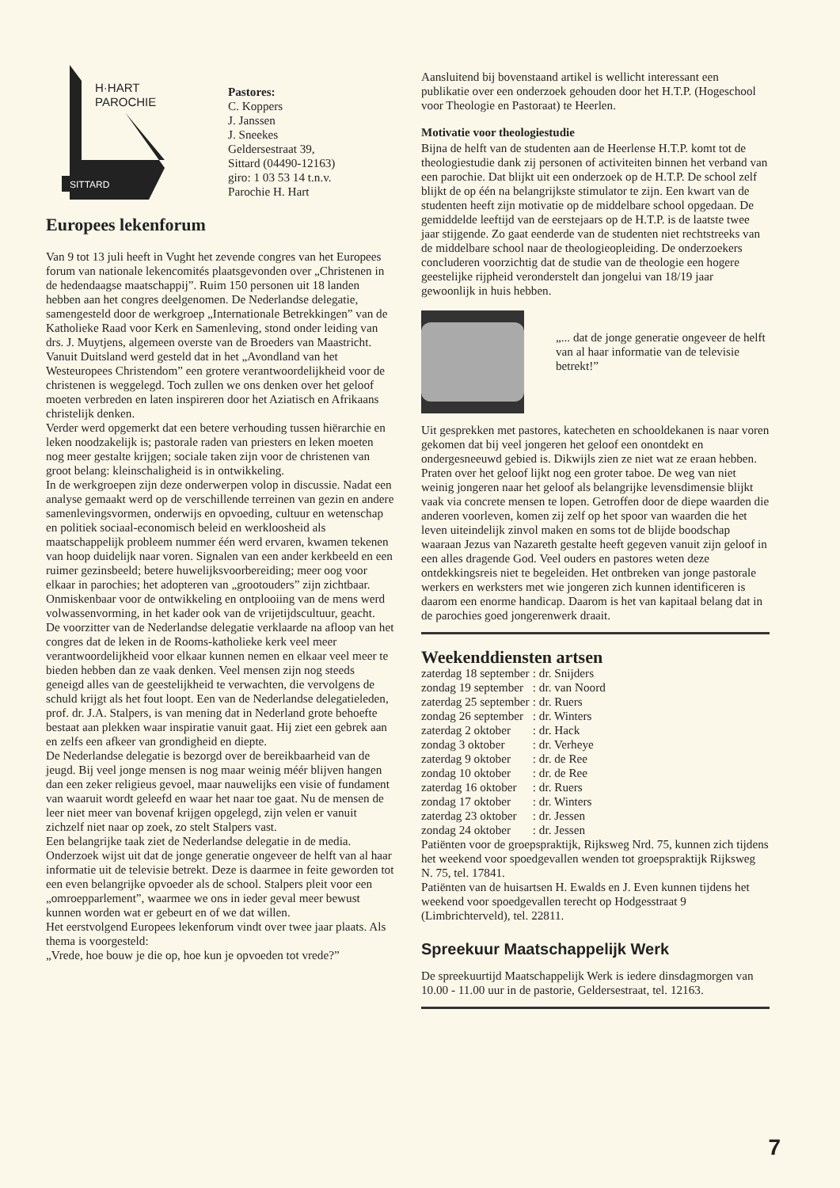H·HART
PAROCHIE
SITTARD
Pastores:
C. Koppers
J. Janssen
J. Sneekes
Geldersestraat 39,
Sittard (04490-12163)
giro: 1 03 53 14 t.n.v.
Parochie H. Hart
Europees lekenforum
Van 9 tot 13 juli heeft in Vught het zevende congres van het Europees forum van nationale lekencomités plaatsgevonden over „Christenen in de hedendaagse maatschappij”. Ruim 150 personen uit 18 landen hebben aan het congres deelgenomen. De Nederlandse delegatie, samengesteld door de werkgroep „Internationale Betrekkingen” van de Katholieke Raad voor Kerk en Samenleving, stond onder leiding van drs. J. Muytjens, algemeen overste van de Broeders van Maastricht.
Vanuit Duitsland werd gesteld dat in het „Avondland van het Westeuropees Christendom” een grotere verantwoordelijkheid voor de christenen is weggelegd. Toch zullen we ons denken over het geloof moeten verbreden en laten inspireren door het Aziatisch en Afrikaans christelijk denken.
Verder werd opgemerkt dat een betere verhouding tussen hiërarchie en leken noodzakelijk is; pastorale raden van priesters en leken moeten nog meer gestalte krijgen; sociale taken zijn voor de christenen van groot belang: kleinschaligheid is in ontwikkeling.
In de werkgroepen zijn deze onderwerpen volop in discussie. Nadat een analyse gemaakt werd op de verschillende terreinen van gezin en andere samenlevingsvormen, onderwijs en opvoeding, cultuur en wetenschap en politiek sociaal-economisch beleid en werkloosheid als maatschappelijk probleem nummer één werd ervaren, kwamen tekenen van hoop duidelijk naar voren. Signalen van een ander kerkbeeld en een ruimer gezinsbeeld; betere huwelijksvoorbereiding; meer oog voor elkaar in parochies; het adopteren van „grootouders” zijn zichtbaar. Onmiskenbaar voor de ontwikkeling en ontplooiing van de mens werd volwassenvorming, in het kader ook van de vrijetijdscultuur, geacht.
De voorzitter van de Nederlandse delegatie verklaarde na afloop van het congres dat de leken in de Rooms-katholieke kerk veel meer verantwoordelijkheid voor elkaar kunnen nemen en elkaar veel meer te bieden hebben dan ze vaak denken. Veel mensen zijn nog steeds geneigd alles van de geestelijkheid te verwachten, die vervolgens de schuld krijgt als het fout loopt. Een van de Nederlandse delegatieleden, prof. dr. J.A. Stalpers, is van mening dat in Nederland grote behoefte bestaat aan plekken waar inspiratie vanuit gaat. Hij ziet een gebrek aan en zelfs een afkeer van grondigheid en diepte.
De Nederlandse delegatie is bezorgd over de bereikbaarheid van de jeugd. Bij veel jonge mensen is nog maar weinig méér blijven hangen dan een zeker religieus gevoel, maar nauwelijks een visie of fundament van waaruit wordt geleefd en waar het naar toe gaat. Nu de mensen de leer niet meer van bovenaf krijgen opgelegd, zijn velen er vanuit zichzelf niet naar op zoek, zo stelt Stalpers vast.
Een belangrijke taak ziet de Nederlandse delegatie in de media. Onderzoek wijst uit dat de jonge generatie ongeveer de helft van al haar informatie uit de televisie betrekt. Deze is daarmee in feite geworden tot een even belangrijke opvoeder als de school. Stalpers pleit voor een „omroepparlement”, waarmee we ons in ieder geval meer bewust kunnen worden wat er gebeurt en of we dat willen.
Het eerstvolgend Europees lekenforum vindt over twee jaar plaats. Als thema is voorgesteld:
„Vrede, hoe bouw je die op, hoe kun je opvoeden tot vrede?”
Aansluitend bij bovenstaand artikel is wellicht interessant een publikatie over een onderzoek gehouden door het H.T.P. (Hogeschool voor Theologie en Pastoraat) te Heerlen.
Motivatie voor theologiestudie
Bijna de helft van de studenten aan de Heerlense H.T.P. komt tot de theologiestudie dank zij personen of activiteiten binnen het verband van een parochie. Dat blijkt uit een onderzoek op de H.T.P. De school zelf blijkt de op één na belangrijkste stimulator te zijn. Een kwart van de studenten heeft zijn motivatie op de middelbare school opgedaan. De gemiddelde leeftijd van de eerstejaars op de H.T.P. is de laatste twee jaar stijgende. Zo gaat eenderde van de studenten niet rechtstreeks van de middelbare school naar de theologieopleiding. De onderzoekers concluderen voorzichtig dat de studie van de theologie een hogere geestelijke rijpheid veronderstelt dan jongelui van 18/19 jaar gewoonlijk in huis hebben.
„... dat de jonge generatie ongeveer de helft van al haar informatie van de televisie betrekt!”
Uit gesprekken met pastores, katecheten en schooldekanen is naar voren gekomen dat bij veel jongeren het geloof een onontdekt en ondergesneeuwd gebied is. Dikwijls zien ze niet wat ze eraan hebben. Praten over het geloof lijkt nog een groter taboe. De weg van niet weinig jongeren naar het geloof als belangrijke levensdimensie blijkt vaak via concrete mensen te lopen. Getroffen door de diepe waarden die anderen voorleven, komen zij zelf op het spoor van waarden die het leven uiteindelijk zinvol maken en soms tot de blijde boodschap waaraan Jezus van Nazareth gestalte heeft gegeven vanuit zijn geloof in een alles dragende God. Veel ouders en pastores weten deze ontdekkingsreis niet te begeleiden. Het ontbreken van jonge pastorale werkers en werksters met wie jongeren zich kunnen identificeren is daarom een enorme handicap. Daarom is het van kapitaal belang dat in de parochies goed jongerenwerk draait.
Weekenddiensten artsen
| zaterdag 18 september | : | dr. Snijders |
| zondag 19 september | : | dr. van Noord |
| zaterdag 25 september | : | dr. Ruers |
| zondag 26 september | : | dr. Winters |
| zaterdag 2 oktober | : | dr. Hack |
| zondag 3 oktober | : | dr. Verheye |
| zaterdag 9 oktober | : | dr. de Ree |
| zondag 10 oktober | : | dr. de Ree |
| zaterdag 16 oktober | : | dr. Ruers |
| zondag 17 oktober | : | dr. Winters |
| zaterdag 23 oktober | : | dr. Jessen |
| zondag 24 oktober | : | dr. Jessen |
Patiënten voor de groepspraktijk, Rijksweg Nrd. 75, kunnen zich tijdens het weekend voor spoedgevallen wenden tot groepspraktijk Rijksweg N. 75, tel. 17841.
Patiënten van de huisartsen H. Ewalds en J. Even kunnen tijdens het weekend voor spoedgevallen terecht op Hodgesstraat 9 (Limbrichterveld), tel. 22811.
Spreekuur Maatschappelijk Werk
De spreekuurtijd Maatschappelijk Werk is iedere dinsdagmorgen van 10.00 - 11.00 uur in de pastorie, Geldersestraat, tel. 12163.
7